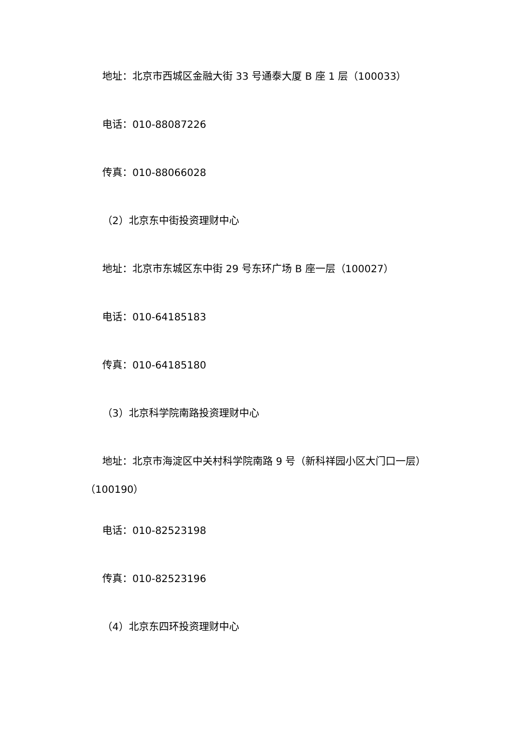地址：北京市西城区金融大街 33 号通泰大厦 B 座 1 层（100033）
电话：010-88087226
传真：010-88066028
（2）北京东中街投资理财中心
地址：北京市东城区东中街 29 号东环广场 B 座一层（100027）
电话：010-64185183
传真：010-64185180
（3）北京科学院南路投资理财中心
地址：北京市海淀区中关村科学院南路 9 号（新科祥园小区大门口一层）（100190）
电话：010-82523198
传真：010-82523196
（4）北京东四环投资理财中心